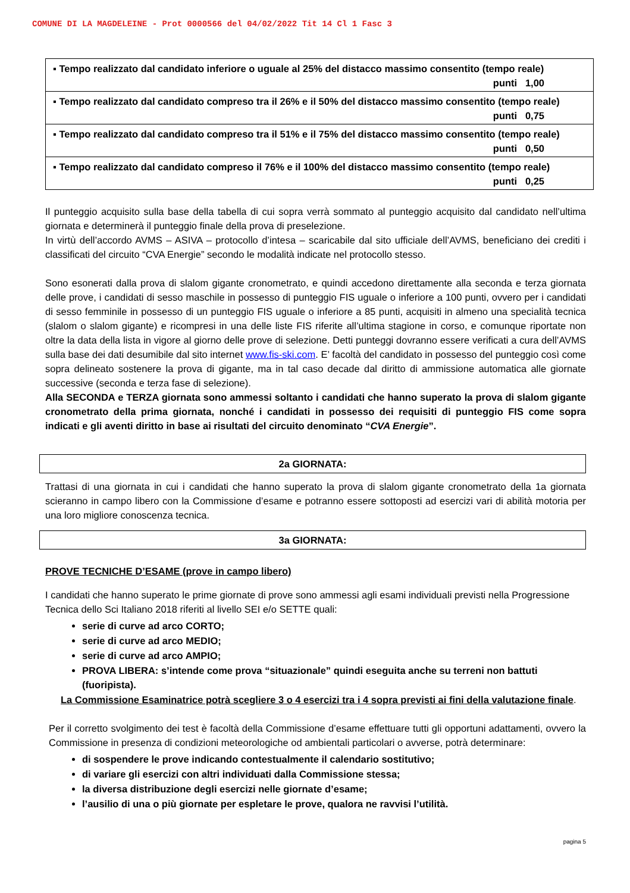COMUNE DI LA MAGDELEINE - Prot 0000566 del 04/02/2022 Tit 14 Cl 1 Fasc 3
| ▪ Tempo realizzato dal candidato inferiore o uguale al 25% del distacco massimo consentito (tempo reale) punti 1,00 |
| ▪ Tempo realizzato dal candidato compreso tra il 26% e il 50% del distacco massimo consentito (tempo reale) punti 0,75 |
| ▪ Tempo realizzato dal candidato compreso tra il 51% e il 75% del distacco massimo consentito (tempo reale) punti 0,50 |
| ▪ Tempo realizzato dal candidato compreso il 76% e il 100% del distacco massimo consentito (tempo reale) punti 0,25 |
Il punteggio acquisito sulla base della tabella di cui sopra verrà sommato al punteggio acquisito dal candidato nell’ultima giornata e determinerà il punteggio finale della prova di preselezione.
In virtù dell’accordo AVMS – ASIVA – protocollo d’intesa – scaricabile dal sito ufficiale dell’AVMS, beneficiano dei crediti i classificati del circuito “CVA Energie” secondo le modalità indicate nel protocollo stesso.
Sono esonerati dalla prova di slalom gigante cronometrato, e quindi accedono direttamente alla seconda e terza giornata delle prove, i candidati di sesso maschile in possesso di punteggio FIS uguale o inferiore a 100 punti, ovvero per i candidati di sesso femminile in possesso di un punteggio FIS uguale o inferiore a 85 punti, acquisiti in almeno una specialità tecnica (slalom o slalom gigante) e ricompresi in una delle liste FIS riferite all’ultima stagione in corso, e comunque riportate non oltre la data della lista in vigore al giorno delle prove di selezione. Detti punteggi dovranno essere verificati a cura dell’AVMS sulla base dei dati desumibile dal sito internet www.fis-ski.com. E’ facoltà del candidato in possesso del punteggio così come sopra delineato sostenere la prova di gigante, ma in tal caso decade dal diritto di ammissione automatica alle giornate successive (seconda e terza fase di selezione).
Alla SECONDA e TERZA giornata sono ammessi soltanto i candidati che hanno superato la prova di slalom gigante cronometrato della prima giornata, nonché i candidati in possesso dei requisiti di punteggio FIS come sopra indicati e gli aventi diritto in base ai risultati del circuito denominato “CVA Energie”.
2a GIORNATA:
Trattasi di una giornata in cui i candidati che hanno superato la prova di slalom gigante cronometrato della 1a giornata scieranno in campo libero con la Commissione d’esame e potranno essere sottoposti ad esercizi vari di abilità motoria per una loro migliore conoscenza tecnica.
3a GIORNATA:
PROVE TECNICHE D’ESAME (prove in campo libero)
I candidati che hanno superato le prime giornate di prove sono ammessi agli esami individuali previsti nella Progressione Tecnica dello Sci Italiano 2018 riferiti al livello SEI e/o SETTE quali:
serie di curve ad arco CORTO;
serie di curve ad arco MEDIO;
serie di curve ad arco AMPIO;
PROVA LIBERA: s’intende come prova “situazionale” quindi eseguita anche su terreni non battuti (fuoripista).
La Commissione Esaminatrice potrà scegliere 3 o 4 esercizi tra i 4 sopra previsti ai fini della valutazione finale.
Per il corretto svolgimento dei test è facoltà della Commissione d’esame effettuare tutti gli opportuni adattamenti, ovvero la Commissione in presenza di condizioni meteorologiche od ambientali particolari o avverse, potrà determinare:
di sospendere le prove indicando contestualmente il calendario sostitutivo;
di variare gli esercizi con altri individuati dalla Commissione stessa;
la diversa distribuzione degli esercizi nelle giornate d’esame;
l’ausilio di una o più giornate per espletare le prove, qualora ne ravvisi l’utilità.
pagina 5